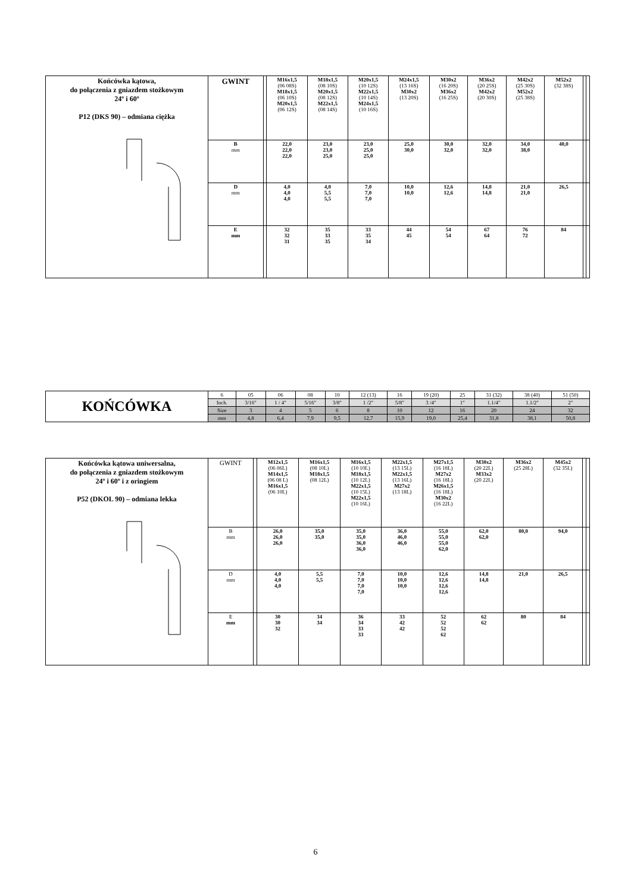| Końcówka kątowa, do połączenia z gniazdem stożkowym 24º i 60º P12 (DKS 90) – odmiana ciężka | GWINT | | M16x1,5 (06 08S) M18x1,5 (06 10S) M20x1,5 (06 12S) | M18x1,5 (08 10S) M20x1,5 (08 12S) M22x1,5 (08 14S) | M20x1,5 (10 12S) M22x1,5 (10 14S) M24x1,5 (10 16S) | M24x1,5 (13 16S) M30x2 (13 20S) | M30x2 (16 20S) M36x2 (16 25S) | M36x2 (20 25S) M42x2 (20 30S) | M42x2 (25 30S) M52x2 (25 38S) | M52x2 (32 38S) | | |
| | B mm | | 22,0 22,0 22,0 | 23,0 23,0 25,0 | 23,0 25,0 25,0 | 25,0 30,0 | 30,0 32,0 | 32,0 32,0 | 34,0 38,0 | 40,0 | | |
| | D mm | | 4,0 4,0 4,0 | 4,0 5,5 5,5 | 7,0 7,0 7,0 | 10,0 10,0 | 12,6 12,6 | 14,8 14,8 | 21,0 21,0 | 26,5 | | |
| | E mm | | 32 32 31 | 35 33 35 | 33 35 34 | 44 45 | 54 54 | 67 64 | 76 72 | 84 | | |
| KOŃCÓWKA | 6 | 05 | 06 | 08 | 10 | 12 (13) | 16 | 19 (20) | 25 | 31 (32) | 38 (40) | 51 (50) |
| | Inch. | 3/16″ | 1 / 4″ | 5/16″ | 3/8″ | 1 /2″ | 5/8″ | 3 /4″ | 1″ | 1.1/4″ | 1.1/2″ | 2″ |
| | Size | 3 | 4 | 5 | 6 | 8 | 10 | 12 | 16 | 20 | 24 | 32 |
| | mm | 4,8 | 6,4 | 7,9 | 9,5 | 12,7 | 15,9 | 19,0 | 25,4 | 31,8 | 38,1 | 50,8 |
| Końcówka kątowa uniwersalna, do połączenia z gniazdem stożkowym 24º i 60º i z oringiem P52 (DKOL 90) – odmiana lekka | GWINT | | M12x1,5 (06 06L) M14x1,5 (06 08 L) M16x1,5 (06 10L) | M16x1,5 (08 10L) M18x1,5 (08 12L) | M16x1,5 (10 10L) M18x1,5 (10 12L) M22x1,5 (10 15L) M22x1,5 (10 16L) | M22x1,5 (13 15L) M22x1,5 (13 16L) M27x2 (13 18L) | M27x1,5 (16 18L) M27x2 (16 18L) M26x1,5 (16 18L) M30x2 (16 22L) | M30x2 (20 22L) M33x2 (20 22L) | M36x2 (25 28L) | M45x2 (32 35L) | | |
| | B mm | | 26,0 26,0 26,0 | 35,0 35,0 | 35,0 35,0 36,0 36,0 | 36,0 46,0 46,0 | 55,0 55,0 55,0 62,0 | 62,0 62,0 | 80,0 | 94,0 | | |
| | D mm | | 4,0 4,0 4,0 | 5,5 5,5 | 7,0 7,0 7,0 7,0 | 10,0 10,0 10,0 | 12,6 12,6 12,6 12,6 | 14,8 14,8 | 21,0 | 26,5 | | |
| | E mm | | 30 30 32 | 34 34 | 36 34 33 33 | 33 42 42 | 52 52 52 62 | 62 62 | 80 | 84 | | |
6